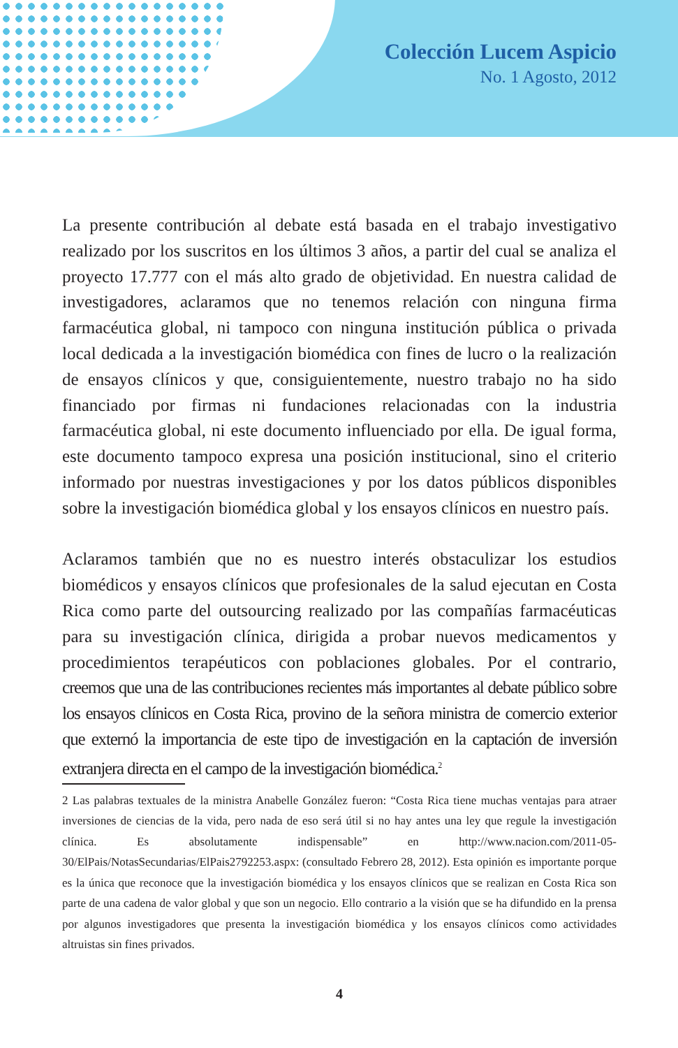Colección Lucem Aspicio
No. 1 Agosto, 2012
La presente contribución al debate está basada en el trabajo investigativo realizado por los suscritos en los últimos 3 años, a partir del cual se analiza el proyecto 17.777 con el más alto grado de objetividad. En nuestra calidad de investigadores, aclaramos que no tenemos relación con ninguna firma farmacéutica global, ni tampoco con ninguna institución pública o privada local dedicada a la investigación biomédica con fines de lucro o la realización de ensayos clínicos y que, consiguientemente, nuestro trabajo no ha sido financiado por firmas ni fundaciones relacionadas con la industria farmacéutica global, ni este documento influenciado por ella. De igual forma, este documento tampoco expresa una posición institucional, sino el criterio informado por nuestras investigaciones y por los datos públicos disponibles sobre la investigación biomédica global y los ensayos clínicos en nuestro país.
Aclaramos también que no es nuestro interés obstaculizar los estudios biomédicos y ensayos clínicos que profesionales de la salud ejecutan en Costa Rica como parte del outsourcing realizado por las compañías farmacéuticas para su investigación clínica, dirigida a probar nuevos medicamentos y procedimientos terapéuticos con poblaciones globales. Por el contrario, creemos que una de las contribuciones recientes más importantes al debate público sobre los ensayos clínicos en Costa Rica, provino de la señora ministra de comercio exterior que externó la importancia de este tipo de investigación en la captación de inversión extranjera directa en el campo de la investigación biomédica.<sup>2</sup>
2 Las palabras textuales de la ministra Anabelle González fueron: “Costa Rica tiene muchas ventajas para atraer inversiones de ciencias de la vida, pero nada de eso será útil si no hay antes una ley que regule la investigación clínica. Es absolutamente indispensable” en http://www.nacion.com/2011-05-30/ElPais/NotasSecundarias/ElPais2792253.aspx: (consultado Febrero 28, 2012). Esta opinión es importante porque es la única que reconoce que la investigación biomédica y los ensayos clínicos que se realizan en Costa Rica son parte de una cadena de valor global y que son un negocio. Ello contrario a la visión que se ha difundido en la prensa por algunos investigadores que presenta la investigación biomédica y los ensayos clínicos como actividades altruistas sin fines privados.
4